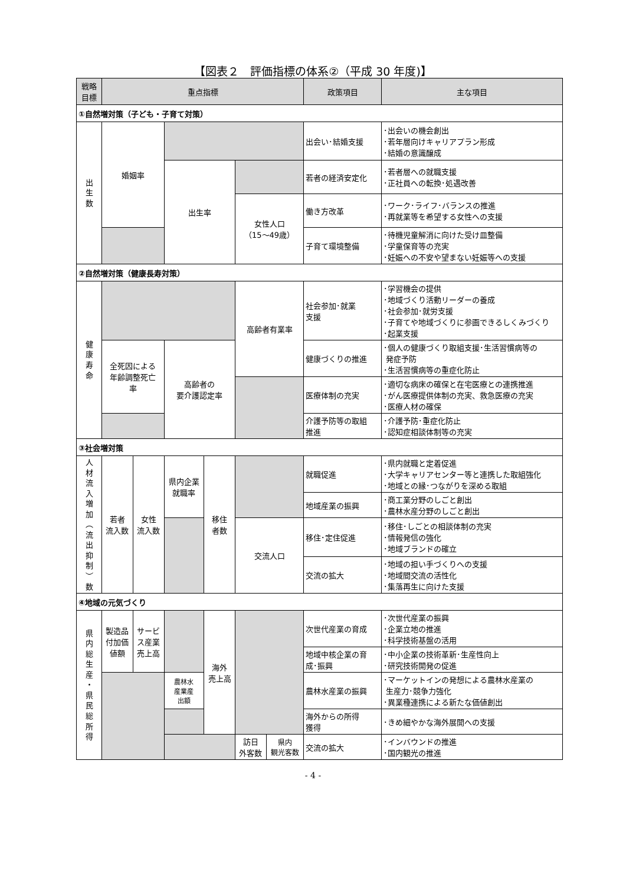【図表２　評価指標の体系②（平成 30 年度)】
| 戦略 目標 | 重点指標 | | | | | | 政策項目 | 主な項目 |
| --- | --- | --- | --- | --- | --- | --- | --- | --- |
| ①自然増対策（子ども・子育て対策） | | | | | | | | |
| 出 生 数 | 婚姻率 | | | | | | 出会い･結婚支援 | ･出会いの機会創出 ･若年層向けキャリアプラン形成 ･結婚の意識醸成 |
| | | | 出生率 | | | | 若者の経済安定化 | ･若者層への就職支援 ･正社員への転換･処遇改善 |
| | | | | | 女性人口 （15～49歳） | | 働き方改革 | ･ワーク･ライフ･バランスの推進 ･再就業等を希望する女性への支援 |
| | | | | | | | 子育て環境整備 | ･待機児童解消に向けた受け皿整備 ･学童保育等の充実 ･妊娠への不安や望まない妊娠等への支援 |
| ②自然増対策（健康長寿対策） | | | | | | | | |
| 健 康 寿 命 | | | | | 高齢者有業率 | | 社会参加･就業 支援 | ･学習機会の提供 ･地域づくり活動リーダーの養成 ･社会参加･就労支援 ･子育てや地域づくりに参画できるしくみづくり ･起業支援 |
| | 全死因による 年齢調整死亡 率 | | 高齢者の 要介護認定率 | | | | 健康づくりの推進 | ･個人の健康づくり取組支援･生活習慣病等の 発症予防 ･生活習慣病等の重症化防止 |
| | | | | | | | 医療体制の充実 | ･適切な病床の確保と在宅医療との連携推進 ･がん医療提供体制の充実、救急医療の充実 ･医療人材の確保 |
| | | | | | | | 介護予防等の取組 推進 | ･介護予防･重症化防止 ･認知症相談体制等の充実 |
| ③社会増対策 | | | | | | | | |
| 人 材 流 入 増 加 ︵ 流 出 抑 制 ︶ 数 | 若者 流入数 | 女性 流入数 | 県内企業 就職率 | 移住 者数 | | | 就職促進 | ･県内就職と定着促進 ･大学キャリアセンター等と連携した取組強化 ･地域との縁･つながりを深める取組 |
| | | | | | | | 地域産業の振興 | ･商工業分野のしごと創出 ･農林水産分野のしごと創出 |
| | | | | | 交流人口 | | 移住･定住促進 | ･移住･しごとの相談体制の充実 ･情報発信の強化 ･地域ブランドの確立 |
| | | | | | | | 交流の拡大 | ･地域の担い手づくりへの支援 ･地域間交流の活性化 ･集落再生に向けた支援 |
| ④地域の元気づくり | | | | | | | | |
| 県 内 総 生 産 ・ 県 民 総 所 得 | 製造品 付加価 値額 | サービ ス産業 売上高 | | 海外 売上高 | | | 次世代産業の育成 | ･次世代産業の振興 ･企業立地の推進 ･科学技術基盤の活用 |
| | | | | | | | 地域中核企業の育 成･振興 | ･中小企業の技術革新･生産性向上 ･研究技術開発の促進 |
| | | | 農林水 産業産 出額 | | | | 農林水産業の振興 | ･マーケットインの発想による農林水産業の 生産力･競争力強化 ･異業種連携による新たな価値創出 |
| | | | | | | | 海外からの所得 獲得 | ･きめ細やかな海外展開への支援 |
| | | | | | 訪日 外客数 | 県内 観光客数 | 交流の拡大 | ･インバウンドの推進 ･国内観光の推進 |
- 4 -